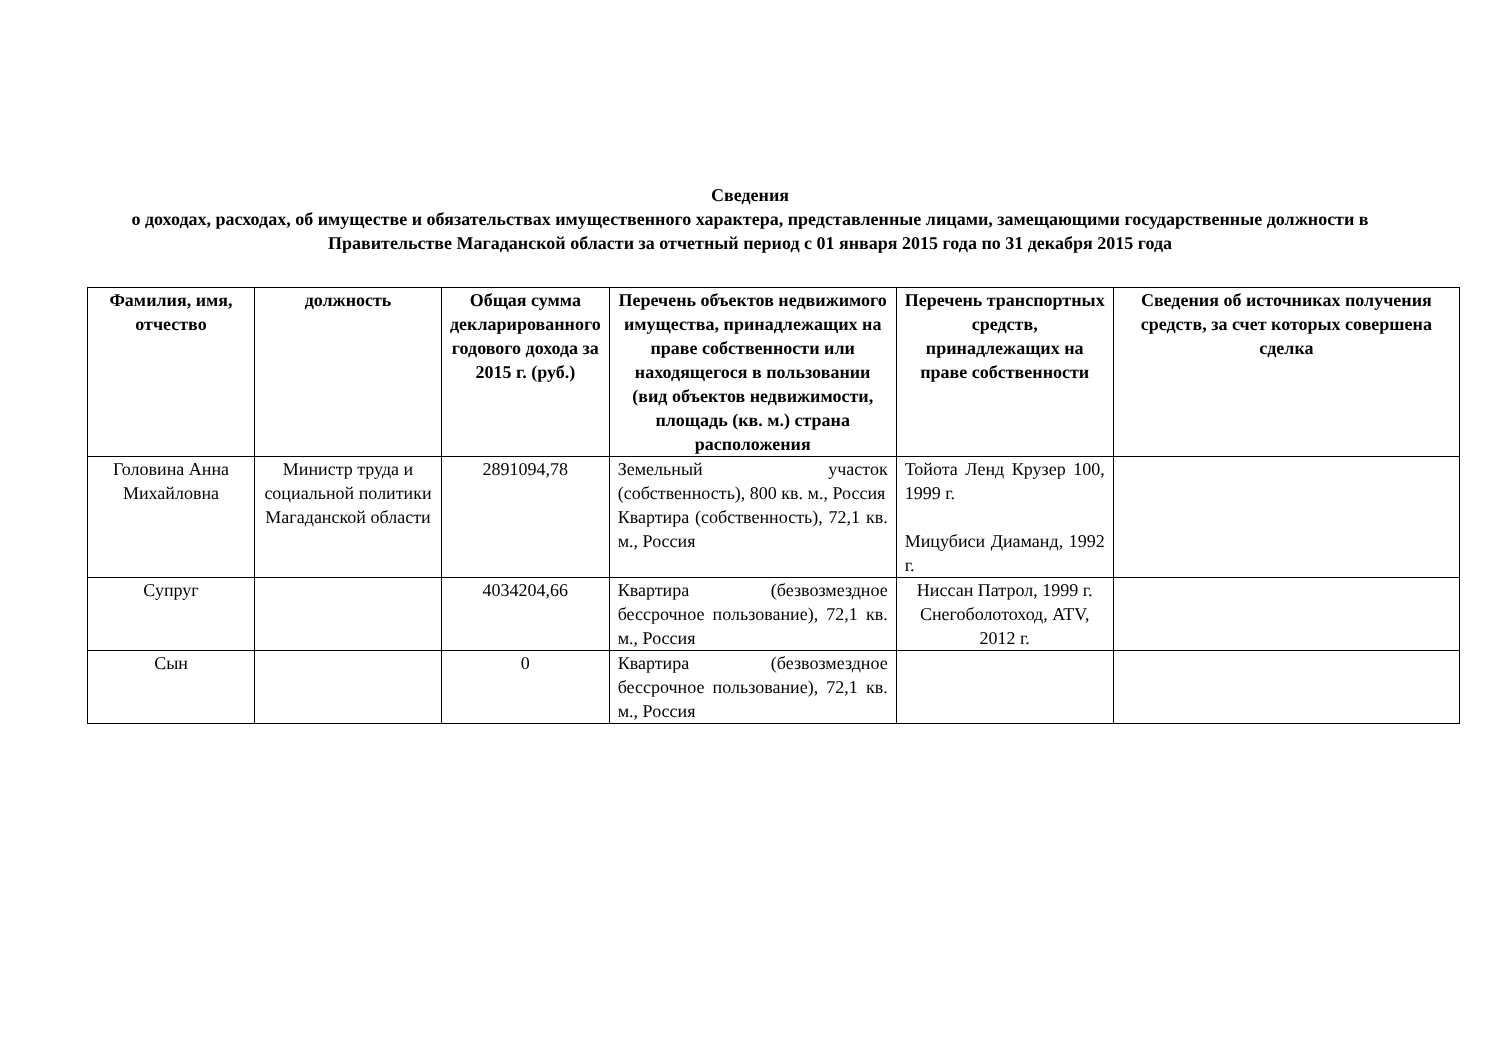Сведения
о доходах, расходах, об имуществе и обязательствах имущественного характера, представленные лицами, замещающими государственные должности в Правительстве Магаданской области за отчетный период с 01 января 2015 года по 31 декабря 2015 года
| Фамилия, имя, отчество | должность | Общая сумма декларированного годового дохода за 2015 г. (руб.) | Перечень объектов недвижимого имущества, принадлежащих на праве собственности или находящегося в пользовании (вид объектов недвижимости, площадь (кв. м.) страна расположения | Перечень транспортных средств, принадлежащих на праве собственности | Сведения об источниках получения средств, за счет которых совершена сделка |
| --- | --- | --- | --- | --- | --- |
| Головина Анна Михайловна | Министр труда и социальной политики Магаданской области | 2891094,78 | Земельный участок (собственность), 800 кв. м., Россия Квартира (собственность), 72,1 кв. м., Россия | Тойота Ленд Крузер 100, 1999 г. Мицубиси Диаманд, 1992 г. | |
| Супруг | | 4034204,66 | Квартира (безвозмездное бессрочное пользование), 72,1 кв. м., Россия | Ниссан Патрол, 1999 г. Снегоболотоход, ATV, 2012 г. | |
| Сын | | 0 | Квартира (безвозмездное бессрочное пользование), 72,1 кв. м., Россия | | |